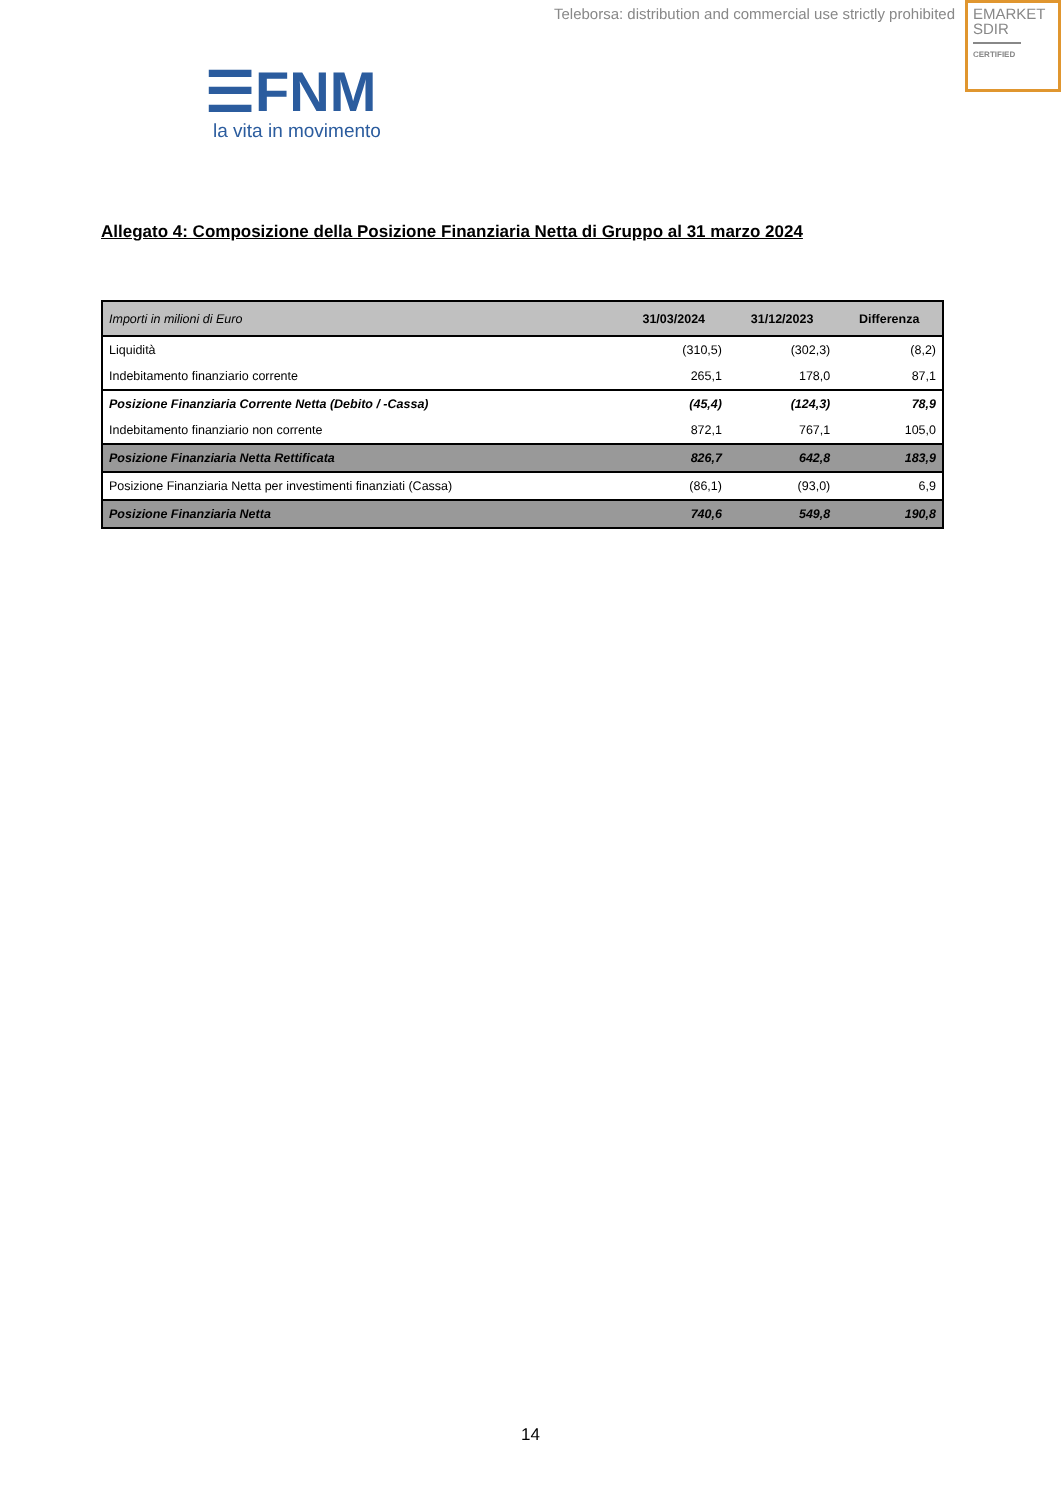Teleborsa: distribution and commercial use strictly prohibited
EMARKET
SDIR
CERTIFIED
☰FNM
la vita in movimento
Allegato 4: Composizione della Posizione Finanziaria Netta di Gruppo al 31 marzo 2024
| Importi in milioni di Euro | 31/03/2024 | 31/12/2023 | Differenza |
| --- | --- | --- | --- |
| Liquidità | (310,5) | (302,3) | (8,2) |
| Indebitamento finanziario corrente | 265,1 | 178,0 | 87,1 |
| Posizione Finanziaria Corrente Netta (Debito / -Cassa) | (45,4) | (124,3) | 78,9 |
| Indebitamento finanziario non corrente | 872,1 | 767,1 | 105,0 |
| Posizione Finanziaria Netta Rettificata | 826,7 | 642,8 | 183,9 |
| Posizione Finanziaria Netta per investimenti finanziati (Cassa) | (86,1) | (93,0) | 6,9 |
| Posizione Finanziaria Netta | 740,6 | 549,8 | 190,8 |
14